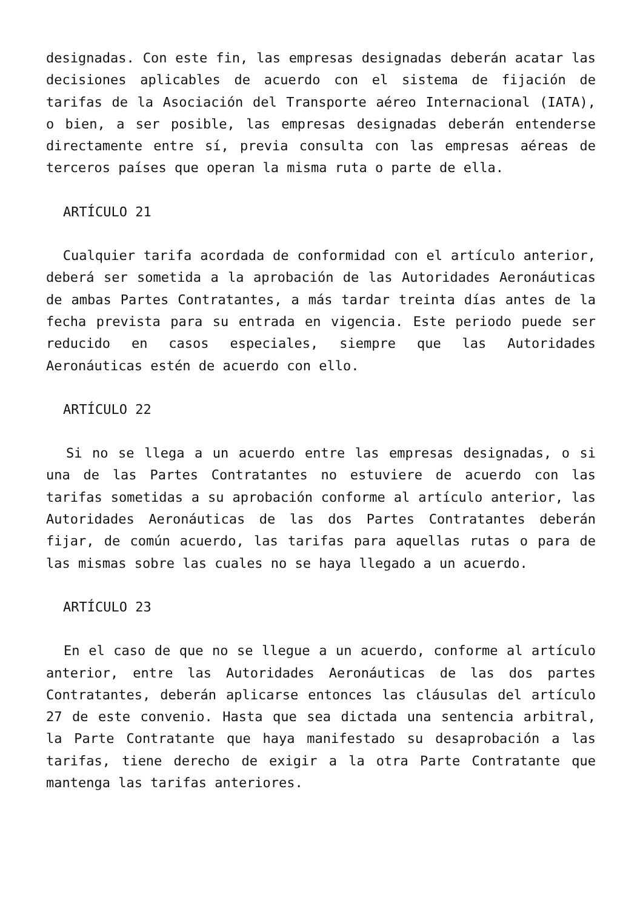designadas. Con este fin, las empresas designadas deberán acatar las decisiones aplicables de acuerdo con el sistema de fijación de tarifas de la Asociación del Transporte aéreo Internacional (IATA), o bien, a ser posible, las empresas designadas deberán entenderse directamente entre sí, previa consulta con las empresas aéreas de terceros países que operan la misma ruta o parte de ella.
ARTÍCULO 21
Cualquier tarifa acordada de conformidad con el artículo anterior, deberá ser sometida a la aprobación de las Autoridades Aeronáuticas de ambas Partes Contratantes, a más tardar treinta días antes de la fecha prevista para su entrada en vigencia. Este periodo puede ser reducido en casos especiales, siempre que las Autoridades Aeronáuticas estén de acuerdo con ello.
ARTÍCULO 22
Si no se llega a un acuerdo entre las empresas designadas, o si una de las Partes Contratantes no estuviere de acuerdo con las tarifas sometidas a su aprobación conforme al artículo anterior, las Autoridades Aeronáuticas de las dos Partes Contratantes deberán fijar, de común acuerdo, las tarifas para aquellas rutas o para de las mismas sobre las cuales no se haya llegado a un acuerdo.
ARTÍCULO 23
En el caso de que no se llegue a un acuerdo, conforme al artículo anterior, entre las Autoridades Aeronáuticas de las dos partes Contratantes, deberán aplicarse entonces las cláusulas del artículo 27 de este convenio. Hasta que sea dictada una sentencia arbitral, la Parte Contratante que haya manifestado su desaprobación a las tarifas, tiene derecho de exigir a la otra Parte Contratante que mantenga las tarifas anteriores.